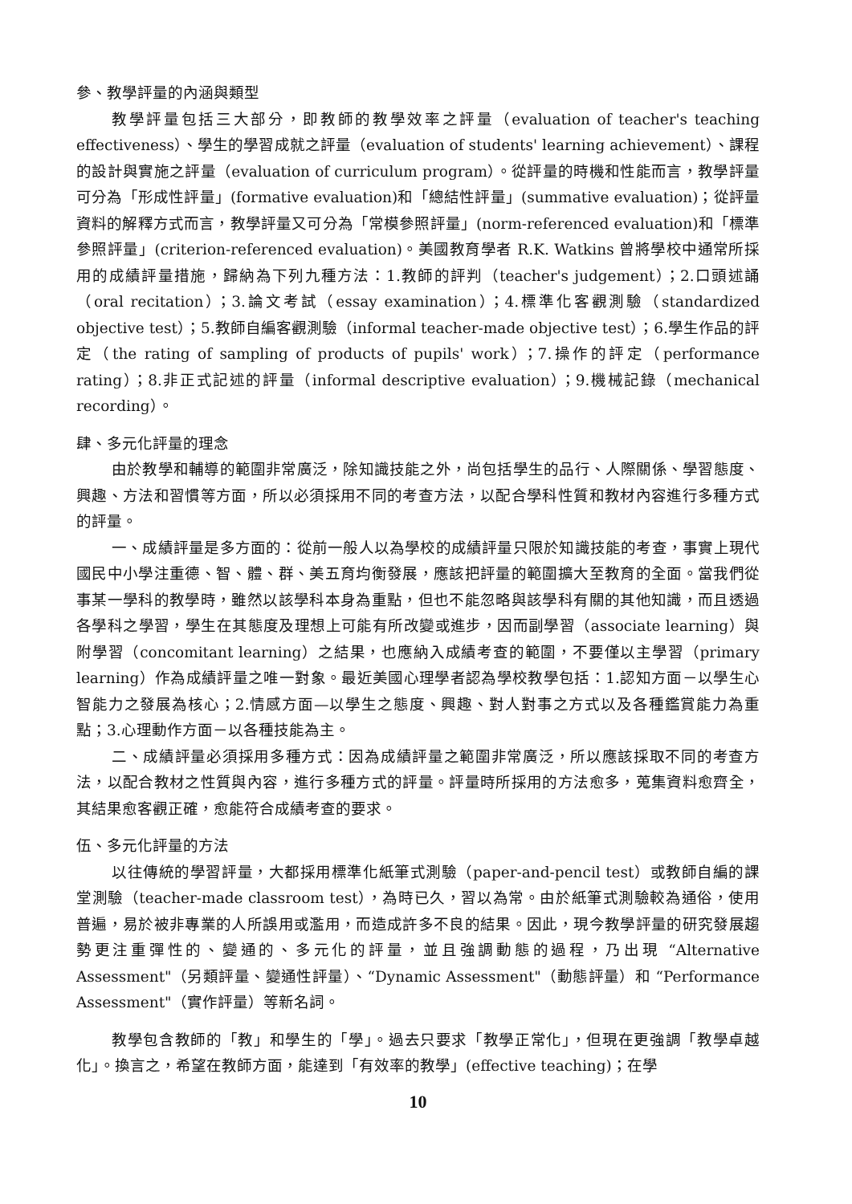參、教學評量的內涵與類型
教學評量包括三大部分，即教師的教學效率之評量（evaluation of teacher's teaching effectiveness）、學生的學習成就之評量（evaluation of students' learning achievement）、課程的設計與實施之評量（evaluation of curriculum program）。從評量的時機和性能而言，教學評量可分為「形成性評量」(formative evaluation)和「總結性評量」(summative evaluation)；從評量資料的解釋方式而言，教學評量又可分為「常模參照評量」(norm-referenced evaluation)和「標準參照評量」(criterion-referenced evaluation)。美國教育學者 R.K. Watkins 曾將學校中通常所採用的成績評量措施，歸納為下列九種方法：1.教師的評判（teacher's judgement）；2.口頭述誦（oral recitation）；3.論文考試（essay examination）；4.標準化客觀測驗（standardized objective test）；5.教師自編客觀測驗（informal teacher-made objective test）；6.學生作品的評定（the rating of sampling of products of pupils' work）；7.操作的評定（performance rating）；8.非正式記述的評量（informal descriptive evaluation）；9.機械記錄（mechanical recording）。
肆、多元化評量的理念
由於教學和輔導的範圍非常廣泛，除知識技能之外，尚包括學生的品行、人際關係、學習態度、興趣、方法和習慣等方面，所以必須採用不同的考查方法，以配合學科性質和教材內容進行多種方式的評量。
一、成績評量是多方面的：從前一般人以為學校的成績評量只限於知識技能的考查，事實上現代國民中小學注重德、智、體、群、美五育均衡發展，應該把評量的範圍擴大至教育的全面。當我們從事某一學科的教學時，雖然以該學科本身為重點，但也不能忽略與該學科有關的其他知識，而且透過各學科之學習，學生在其態度及理想上可能有所改變或進步，因而副學習（associate learning）與附學習（concomitant learning）之結果，也應納入成績考查的範圍，不要僅以主學習（primary learning）作為成績評量之唯一對象。最近美國心理學者認為學校教學包括：1.認知方面－以學生心智能力之發展為核心；2.情感方面—以學生之態度、興趣、對人對事之方式以及各種鑑賞能力為重點；3.心理動作方面－以各種技能為主。
二、成績評量必須採用多種方式：因為成績評量之範圍非常廣泛，所以應該採取不同的考查方法，以配合教材之性質與內容，進行多種方式的評量。評量時所採用的方法愈多，蒐集資料愈齊全，其結果愈客觀正確，愈能符合成績考查的要求。
伍、多元化評量的方法
以往傳統的學習評量，大都採用標準化紙筆式測驗（paper-and-pencil test）或教師自編的課堂測驗（teacher-made classroom test），為時已久，習以為常。由於紙筆式測驗較為通俗，使用普遍，易於被非專業的人所誤用或濫用，而造成許多不良的結果。因此，現今教學評量的研究發展趨勢更注重彈性的、變通的、多元化的評量，並且強調動態的過程，乃出現 “Alternative Assessment"（另類評量、變通性評量）、“Dynamic Assessment"（動態評量）和 “Performance Assessment"（實作評量）等新名詞。
教學包含教師的「教」和學生的「學」。過去只要求「教學正常化」，但現在更強調「教學卓越化」。換言之，希望在教師方面，能達到「有效率的教學」(effective teaching)；在學
10